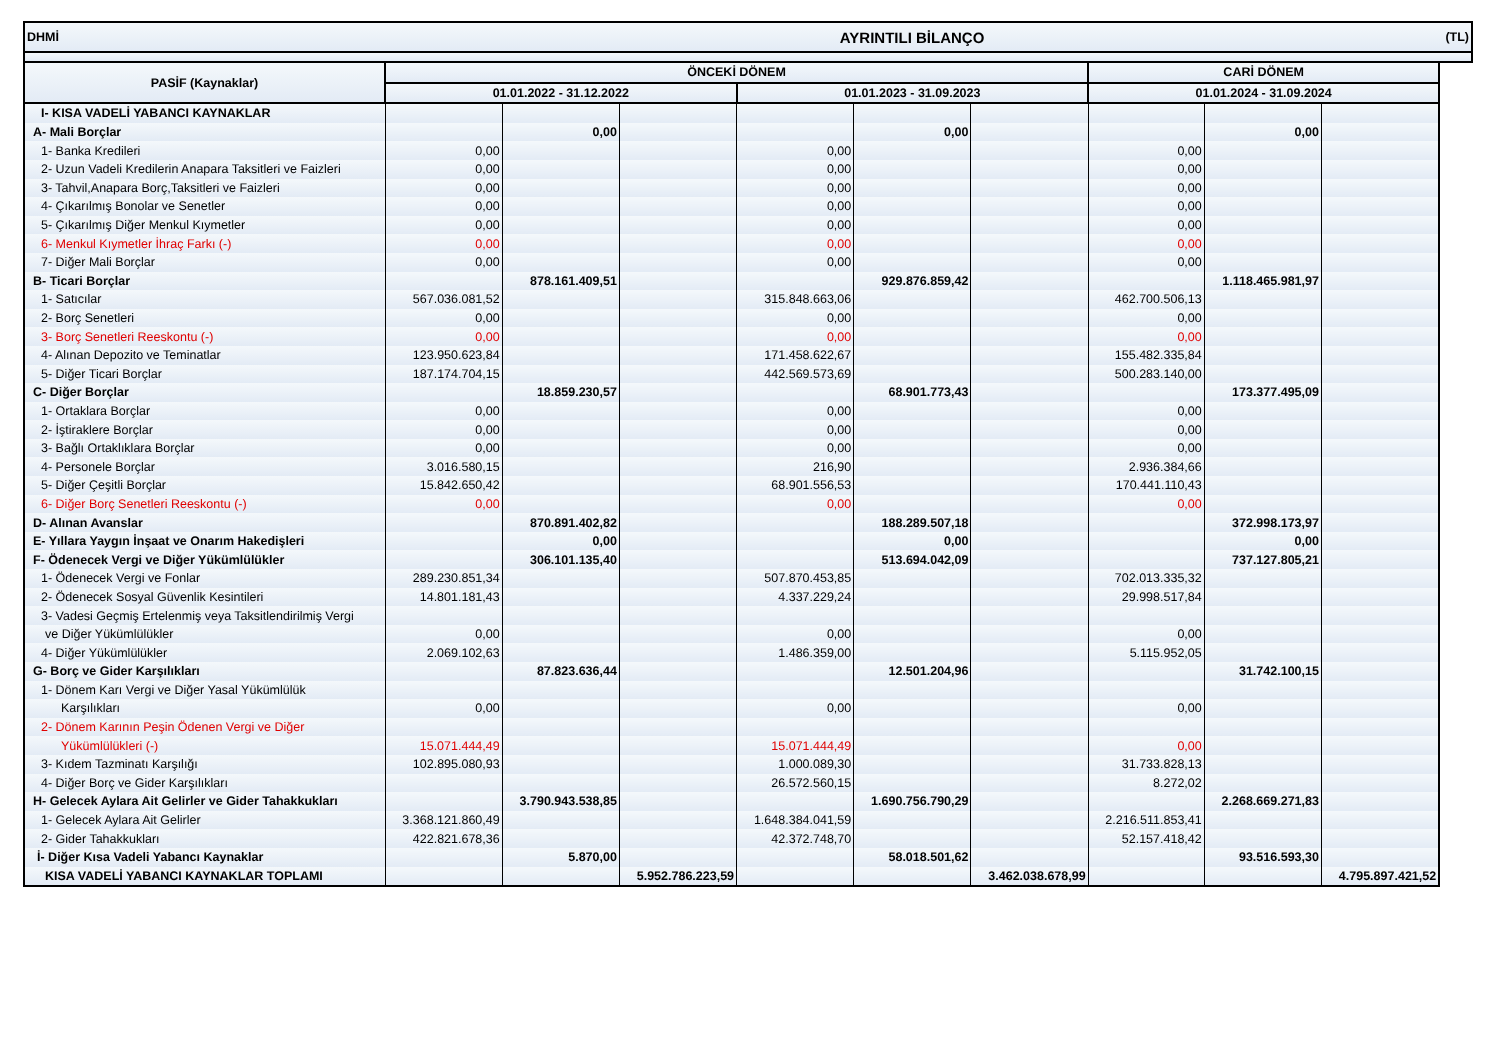| DHMİ | AYRINTILI BİLANÇO | | | | | | | | | (TL) |
| PASİF (Kaynaklar) | ÖNCEKİ DÖNEM | | | | | | CARİ DÖNEM | | | |
| | 01.01.2022 - 31.12.2022 | | | 01.01.2023 - 31.09.2023 | | | 01.01.2024 - 31.09.2024 | | | |
| I- KISA VADELİ YABANCI KAYNAKLAR | | | | | | | | | | |
| A- Mali Borçlar | | 0,00 | | | 0,00 | | | 0,00 | | |
| 1- Banka Kredileri | 0,00 | | | 0,00 | | | 0,00 | | | |
| 2- Uzun Vadeli Kredilerin Anapara Taksitleri ve Faizleri | 0,00 | | | 0,00 | | | 0,00 | | | |
| 3- Tahvil,Anapara Borç,Taksitleri ve Faizleri | 0,00 | | | 0,00 | | | 0,00 | | | |
| 4- Çıkarılmış Bonolar ve Senetler | 0,00 | | | 0,00 | | | 0,00 | | | |
| 5- Çıkarılmış Diğer Menkul Kıymetler | 0,00 | | | 0,00 | | | 0,00 | | | |
| 6- Menkul Kıymetler İhraç Farkı (-) | 0,00 | | | 0,00 | | | 0,00 | | | |
| 7- Diğer Mali Borçlar | 0,00 | | | 0,00 | | | 0,00 | | | |
| B- Ticari Borçlar | | 878.161.409,51 | | | 929.876.859,42 | | | 1.118.465.981,97 | | |
| 1- Satıcılar | 567.036.081,52 | | | 315.848.663,06 | | | 462.700.506,13 | | | |
| 2- Borç Senetleri | 0,00 | | | 0,00 | | | 0,00 | | | |
| 3- Borç Senetleri Reeskontu (-) | 0,00 | | | 0,00 | | | 0,00 | | | |
| 4- Alınan Depozito ve Teminatlar | 123.950.623,84 | | | 171.458.622,67 | | | 155.482.335,84 | | | |
| 5- Diğer Ticari Borçlar | 187.174.704,15 | | | 442.569.573,69 | | | 500.283.140,00 | | | |
| C- Diğer Borçlar | | 18.859.230,57 | | | 68.901.773,43 | | | 173.377.495,09 | | |
| 1- Ortaklara Borçlar | 0,00 | | | 0,00 | | | 0,00 | | | |
| 2- İştiraklere Borçlar | 0,00 | | | 0,00 | | | 0,00 | | | |
| 3- Bağlı Ortaklıklara Borçlar | 0,00 | | | 0,00 | | | 0,00 | | | |
| 4- Personele Borçlar | 3.016.580,15 | | | 216,90 | | | 2.936.384,66 | | | |
| 5- Diğer Çeşitli Borçlar | 15.842.650,42 | | | 68.901.556,53 | | | 170.441.110,43 | | | |
| 6- Diğer Borç Senetleri Reeskontu (-) | 0,00 | | | 0,00 | | | 0,00 | | | |
| D- Alınan Avanslar | | 870.891.402,82 | | | 188.289.507,18 | | | 372.998.173,97 | | |
| E- Yıllara Yaygın İnşaat ve Onarım Hakedişleri | | 0,00 | | | 0,00 | | | 0,00 | | |
| F- Ödenecek Vergi ve Diğer Yükümlülükler | | 306.101.135,40 | | | 513.694.042,09 | | | 737.127.805,21 | | |
| 1- Ödenecek Vergi ve Fonlar | 289.230.851,34 | | | 507.870.453,85 | | | 702.013.335,32 | | | |
| 2- Ödenecek Sosyal Güvenlik Kesintileri | 14.801.181,43 | | | 4.337.229,24 | | | 29.998.517,84 | | | |
| 3- Vadesi Geçmiş Ertelenmiş veya Taksitlendirilmiş Vergi | | | | | | | | | | |
| ve Diğer Yükümlülükler | 0,00 | | | 0,00 | | | 0,00 | | | |
| 4- Diğer Yükümlülükler | 2.069.102,63 | | | 1.486.359,00 | | | 5.115.952,05 | | | |
| G- Borç ve Gider Karşılıkları | | 87.823.636,44 | | | 12.501.204,96 | | | 31.742.100,15 | | |
| 1- Dönem Karı Vergi ve Diğer Yasal Yükümlülük | | | | | | | | | | |
| Karşılıkları | 0,00 | | | 0,00 | | | 0,00 | | | |
| 2- Dönem Karının Peşin Ödenen Vergi ve Diğer | | | | | | | | | | |
| Yükümlülükleri (-) | 15.071.444,49 | | | 15.071.444,49 | | | 0,00 | | | |
| 3- Kıdem Tazminatı Karşılığı | 102.895.080,93 | | | 1.000.089,30 | | | 31.733.828,13 | | | |
| 4- Diğer Borç ve Gider Karşılıkları | | | | 26.572.560,15 | | | 8.272,02 | | | |
| H- Gelecek Aylara Ait Gelirler ve Gider Tahakkukları | | 3.790.943.538,85 | | | 1.690.756.790,29 | | | 2.268.669.271,83 | | |
| 1- Gelecek Aylara Ait Gelirler | 3.368.121.860,49 | | | 1.648.384.041,59 | | | 2.216.511.853,41 | | | |
| 2- Gider Tahakkukları | 422.821.678,36 | | | 42.372.748,70 | | | 52.157.418,42 | | | |
| İ- Diğer Kısa Vadeli Yabancı Kaynaklar | | 5.870,00 | | | 58.018.501,62 | | | 93.516.593,30 | | |
| KISA VADELİ YABANCI KAYNAKLAR TOPLAMI | | | 5.952.786.223,59 | | | 3.462.038.678,99 | | | 4.795.897.421,52 | |